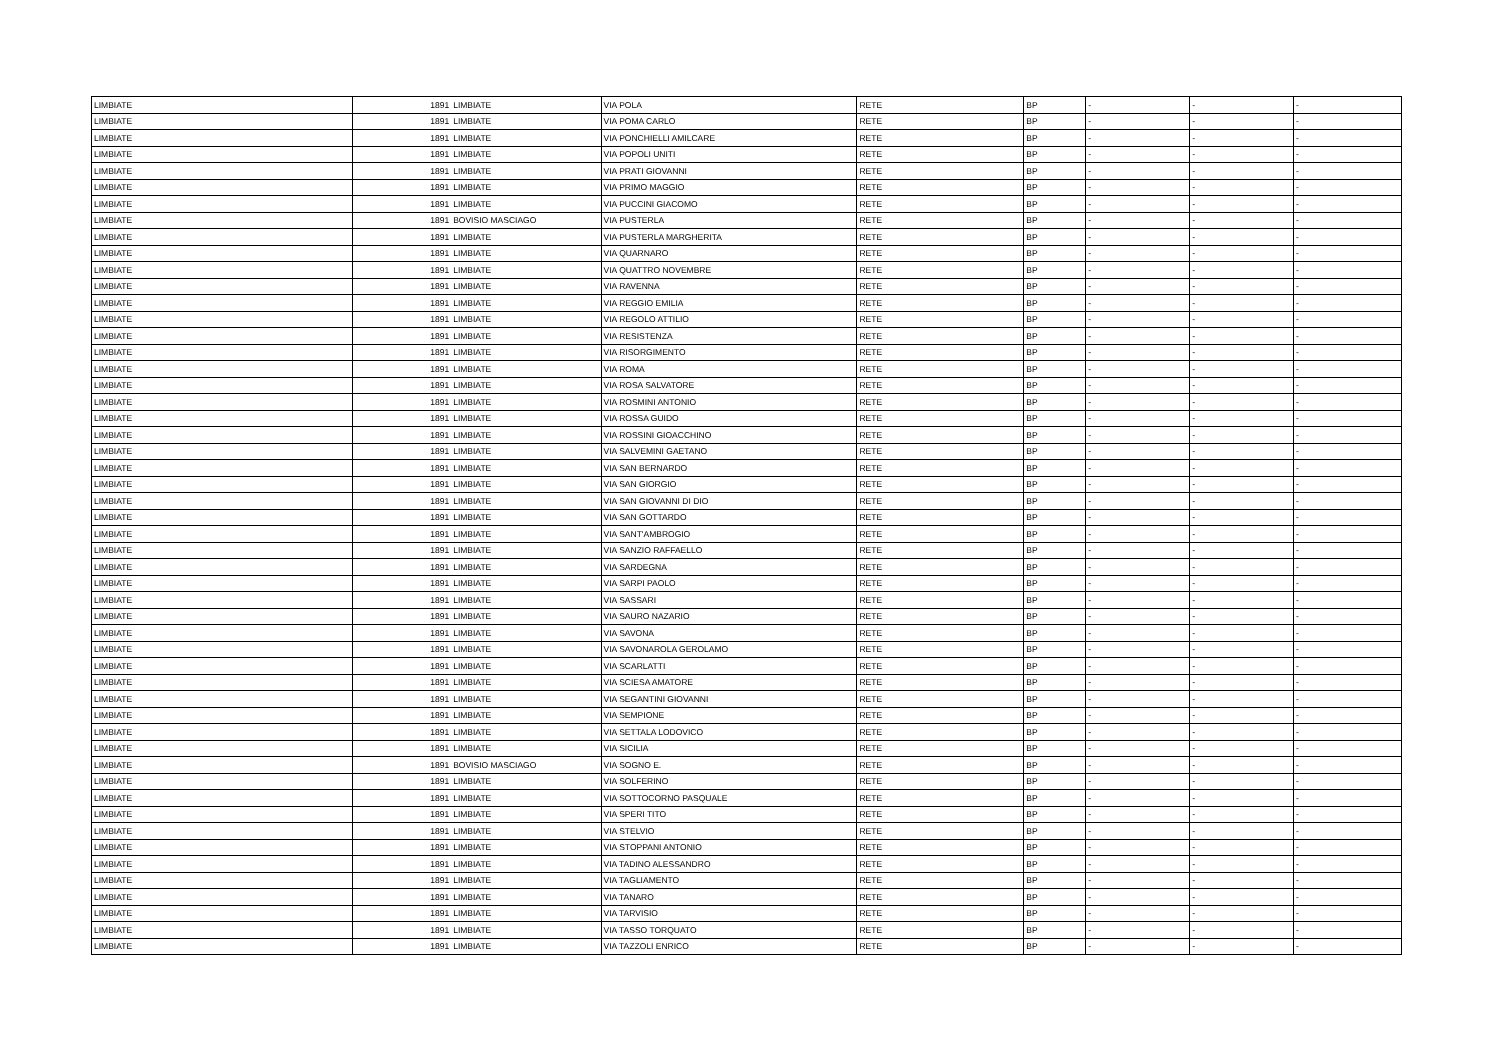| LIMBIATE | 1891 | LIMBIATE | VIA POLA | RETE | BP | - | - | - |
| LIMBIATE | 1891 | LIMBIATE | VIA POMA CARLO | RETE | BP | - | - | - |
| LIMBIATE | 1891 | LIMBIATE | VIA PONCHIELLI AMILCARE | RETE | BP | - | - | - |
| LIMBIATE | 1891 | LIMBIATE | VIA POPOLI UNITI | RETE | BP | - | - | - |
| LIMBIATE | 1891 | LIMBIATE | VIA PRATI GIOVANNI | RETE | BP | - | - | - |
| LIMBIATE | 1891 | LIMBIATE | VIA PRIMO MAGGIO | RETE | BP | - | - | - |
| LIMBIATE | 1891 | LIMBIATE | VIA PUCCINI GIACOMO | RETE | BP | - | - | - |
| LIMBIATE | 1891 | BOVISIO MASCIAGO | VIA PUSTERLA | RETE | BP | - | - | - |
| LIMBIATE | 1891 | LIMBIATE | VIA PUSTERLA MARGHERITA | RETE | BP | - | - | - |
| LIMBIATE | 1891 | LIMBIATE | VIA QUARNARO | RETE | BP | - | - | - |
| LIMBIATE | 1891 | LIMBIATE | VIA QUATTRO NOVEMBRE | RETE | BP | - | - | - |
| LIMBIATE | 1891 | LIMBIATE | VIA RAVENNA | RETE | BP | - | - | - |
| LIMBIATE | 1891 | LIMBIATE | VIA REGGIO EMILIA | RETE | BP | - | - | - |
| LIMBIATE | 1891 | LIMBIATE | VIA REGOLO ATTILIO | RETE | BP | - | - | - |
| LIMBIATE | 1891 | LIMBIATE | VIA RESISTENZA | RETE | BP | - | - | - |
| LIMBIATE | 1891 | LIMBIATE | VIA RISORGIMENTO | RETE | BP | - | - | - |
| LIMBIATE | 1891 | LIMBIATE | VIA ROMA | RETE | BP | - | - | - |
| LIMBIATE | 1891 | LIMBIATE | VIA ROSA SALVATORE | RETE | BP | - | - | - |
| LIMBIATE | 1891 | LIMBIATE | VIA ROSMINI ANTONIO | RETE | BP | - | - | - |
| LIMBIATE | 1891 | LIMBIATE | VIA ROSSA GUIDO | RETE | BP | - | - | - |
| LIMBIATE | 1891 | LIMBIATE | VIA ROSSINI GIOACCHINO | RETE | BP | - | - | - |
| LIMBIATE | 1891 | LIMBIATE | VIA SALVEMINI GAETANO | RETE | BP | - | - | - |
| LIMBIATE | 1891 | LIMBIATE | VIA SAN BERNARDO | RETE | BP | - | - | - |
| LIMBIATE | 1891 | LIMBIATE | VIA SAN GIORGIO | RETE | BP | - | - | - |
| LIMBIATE | 1891 | LIMBIATE | VIA SAN GIOVANNI DI DIO | RETE | BP | - | - | - |
| LIMBIATE | 1891 | LIMBIATE | VIA SAN GOTTARDO | RETE | BP | - | - | - |
| LIMBIATE | 1891 | LIMBIATE | VIA SANT'AMBROGIO | RETE | BP | - | - | - |
| LIMBIATE | 1891 | LIMBIATE | VIA SANZIO RAFFAELLO | RETE | BP | - | - | - |
| LIMBIATE | 1891 | LIMBIATE | VIA SARDEGNA | RETE | BP | - | - | - |
| LIMBIATE | 1891 | LIMBIATE | VIA SARPI PAOLO | RETE | BP | - | - | - |
| LIMBIATE | 1891 | LIMBIATE | VIA SASSARI | RETE | BP | - | - | - |
| LIMBIATE | 1891 | LIMBIATE | VIA SAURO NAZARIO | RETE | BP | - | - | - |
| LIMBIATE | 1891 | LIMBIATE | VIA SAVONA | RETE | BP | - | - | - |
| LIMBIATE | 1891 | LIMBIATE | VIA SAVONAROLA GEROLAMO | RETE | BP | - | - | - |
| LIMBIATE | 1891 | LIMBIATE | VIA SCARLATTI | RETE | BP | - | - | - |
| LIMBIATE | 1891 | LIMBIATE | VIA SCIESA AMATORE | RETE | BP | - | - | - |
| LIMBIATE | 1891 | LIMBIATE | VIA SEGANTINI GIOVANNI | RETE | BP | - | - | - |
| LIMBIATE | 1891 | LIMBIATE | VIA SEMPIONE | RETE | BP | - | - | - |
| LIMBIATE | 1891 | LIMBIATE | VIA SETTALA LODOVICO | RETE | BP | - | - | - |
| LIMBIATE | 1891 | LIMBIATE | VIA SICILIA | RETE | BP | - | - | - |
| LIMBIATE | 1891 | BOVISIO MASCIAGO | VIA SOGNO E. | RETE | BP | - | - | - |
| LIMBIATE | 1891 | LIMBIATE | VIA SOLFERINO | RETE | BP | - | - | - |
| LIMBIATE | 1891 | LIMBIATE | VIA SOTTOCORNO PASQUALE | RETE | BP | - | - | - |
| LIMBIATE | 1891 | LIMBIATE | VIA SPERI TITO | RETE | BP | - | - | - |
| LIMBIATE | 1891 | LIMBIATE | VIA STELVIO | RETE | BP | - | - | - |
| LIMBIATE | 1891 | LIMBIATE | VIA STOPPANI ANTONIO | RETE | BP | - | - | - |
| LIMBIATE | 1891 | LIMBIATE | VIA TADINO ALESSANDRO | RETE | BP | - | - | - |
| LIMBIATE | 1891 | LIMBIATE | VIA TAGLIAMENTO | RETE | BP | - | - | - |
| LIMBIATE | 1891 | LIMBIATE | VIA TANARO | RETE | BP | - | - | - |
| LIMBIATE | 1891 | LIMBIATE | VIA TARVISIO | RETE | BP | - | - | - |
| LIMBIATE | 1891 | LIMBIATE | VIA TASSO TORQUATO | RETE | BP | - | - | - |
| LIMBIATE | 1891 | LIMBIATE | VIA TAZZOLI ENRICO | RETE | BP | - | - | - |